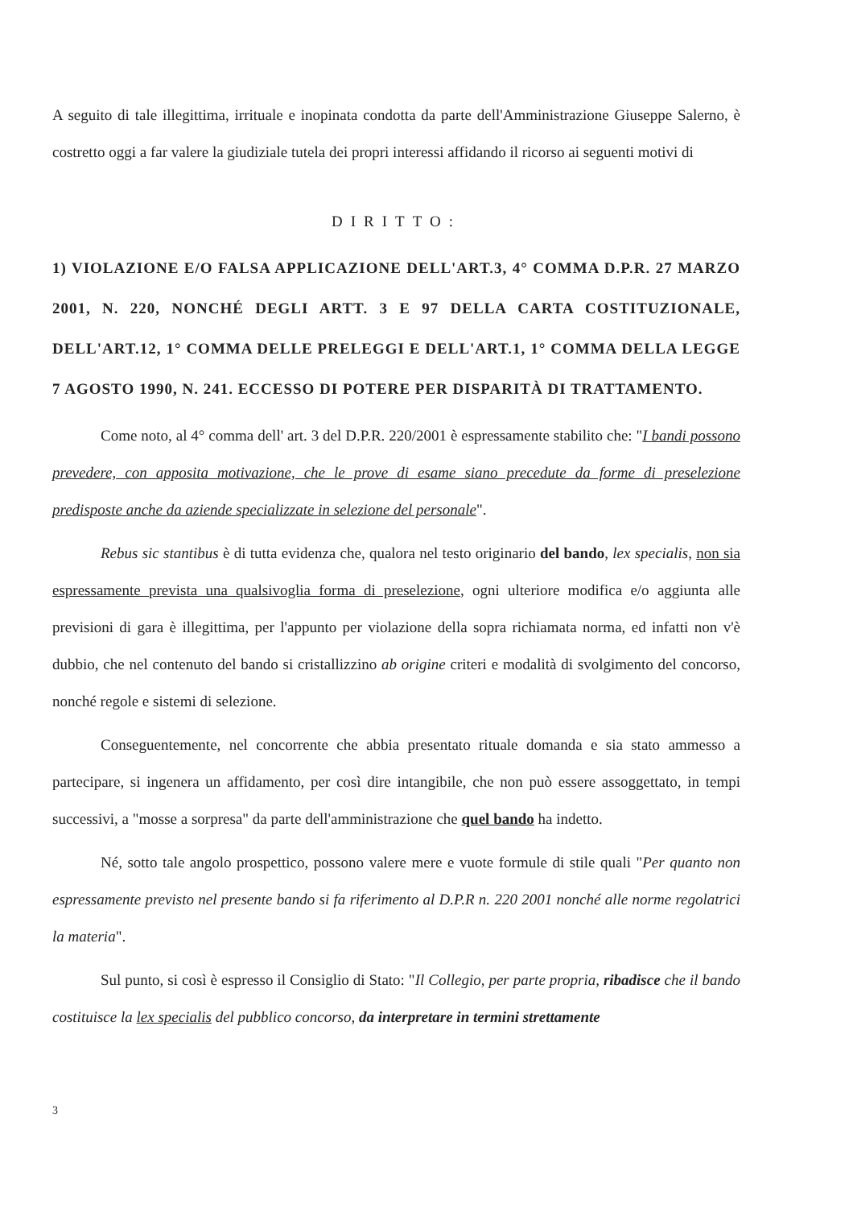A seguito di tale illegittima, irrituale e inopinata condotta da parte dell'Amministrazione Giuseppe Salerno, è costretto oggi a far valere la giudiziale tutela dei propri interessi affidando il ricorso ai seguenti motivi di
DIRITTO:
1) VIOLAZIONE E/O FALSA APPLICAZIONE DELL'ART.3, 4° COMMA D.P.R. 27 MARZO 2001, N. 220, NONCHÉ DEGLI ARTT. 3 E 97 DELLA CARTA COSTITUZIONALE, DELL'ART.12, 1° COMMA DELLE PRELEGGI E DELL'ART.1, 1° COMMA DELLA LEGGE 7 AGOSTO 1990, N. 241. ECCESSO DI POTERE PER DISPARITÀ DI TRATTAMENTO.
Come noto, al 4° comma dell' art. 3 del D.P.R. 220/2001 è espressamente stabilito che: "I bandi possono prevedere, con apposita motivazione, che le prove di esame siano precedute da forme di preselezione predisposte anche da aziende specializzate in selezione del personale".
Rebus sic stantibus è di tutta evidenza che, qualora nel testo originario del bando, lex specialis, non sia espressamente prevista una qualsivoglia forma di preselezione, ogni ulteriore modifica e/o aggiunta alle previsioni di gara è illegittima, per l'appunto per violazione della sopra richiamata norma, ed infatti non v'è dubbio, che nel contenuto del bando si cristallizzino ab origine criteri e modalità di svolgimento del concorso, nonché regole e sistemi di selezione.
Conseguentemente, nel concorrente che abbia presentato rituale domanda e sia stato ammesso a partecipare, si ingenera un affidamento, per così dire intangibile, che non può essere assoggettato, in tempi successivi, a "mosse a sorpresa" da parte dell'amministrazione che quel bando ha indetto.
Né, sotto tale angolo prospettico, possono valere mere e vuote formule di stile quali "Per quanto non espressamente previsto nel presente bando si fa riferimento al D.P.R n. 220 2001 nonché alle norme regolatrici la materia".
Sul punto, si così è espresso il Consiglio di Stato: "Il Collegio, per parte propria, ribadisce che il bando costituisce la lex specialis del pubblico concorso, da interpretare in termini strettamente
3